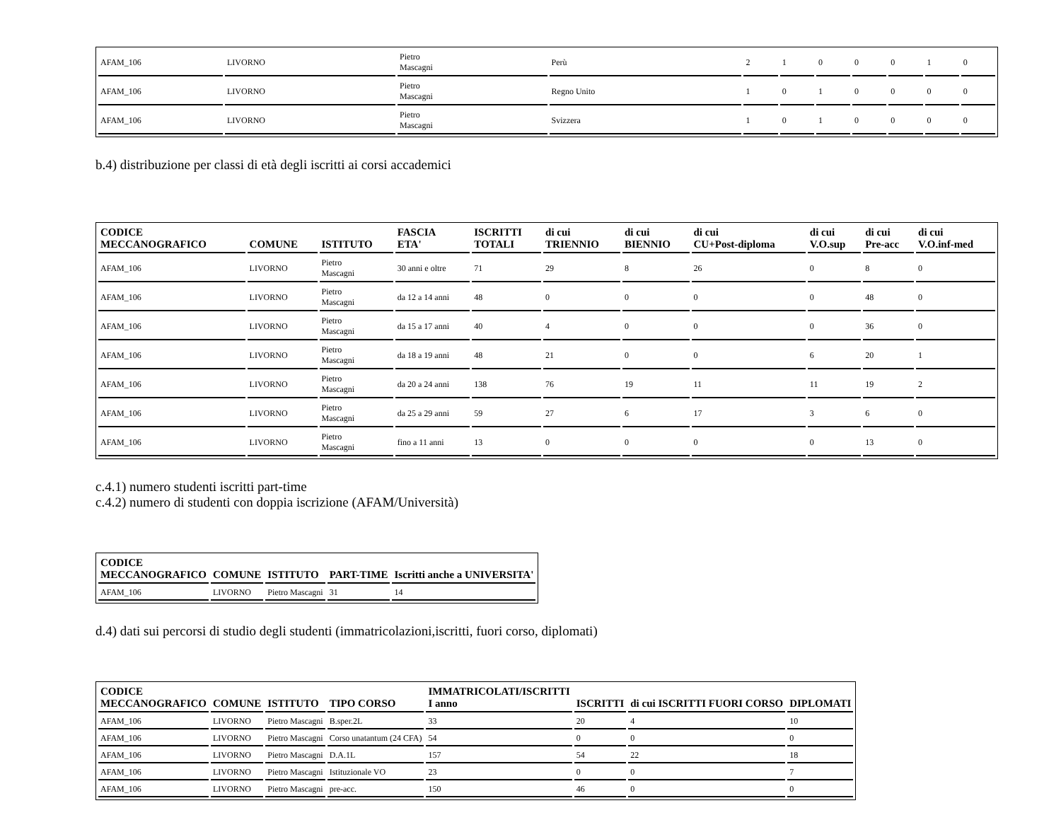| AFAM_106 | LIVORNO | Pietro Mascagni | Perù | 2 | 1 | 0 | 0 | 0 | 1 | 0 |
| AFAM_106 | LIVORNO | Pietro Mascagni | Regno Unito | 1 | 0 | 1 | 0 | 0 | 0 | 0 |
| AFAM_106 | LIVORNO | Pietro Mascagni | Svizzera | 1 | 0 | 1 | 0 | 0 | 0 | 0 |
b.4) distribuzione per classi di età degli iscritti ai corsi accademici
| CODICE MECCANOGRAFICO | COMUNE | ISTITUTO | FASCIA ETA' | ISCRITTI TOTALI | di cui TRIENNIO | di cui BIENNIO | di cui CU+Post-diploma | di cui V.O.sup | di cui Pre-acc | di cui V.O.inf-med |
| --- | --- | --- | --- | --- | --- | --- | --- | --- | --- | --- |
| AFAM_106 | LIVORNO | Pietro Mascagni | 30 anni e oltre | 71 | 29 | 8 | 26 | 0 | 8 | 0 |
| AFAM_106 | LIVORNO | Pietro Mascagni | da 12 a 14 anni | 48 | 0 | 0 | 0 | 0 | 48 | 0 |
| AFAM_106 | LIVORNO | Pietro Mascagni | da 15 a 17 anni | 40 | 4 | 0 | 0 | 0 | 36 | 0 |
| AFAM_106 | LIVORNO | Pietro Mascagni | da 18 a 19 anni | 48 | 21 | 0 | 0 | 6 | 20 | 1 |
| AFAM_106 | LIVORNO | Pietro Mascagni | da 20 a 24 anni | 138 | 76 | 19 | 11 | 11 | 19 | 2 |
| AFAM_106 | LIVORNO | Pietro Mascagni | da 25 a 29 anni | 59 | 27 | 6 | 17 | 3 | 6 | 0 |
| AFAM_106 | LIVORNO | Pietro Mascagni | fino a 11 anni | 13 | 0 | 0 | 0 | 0 | 13 | 0 |
c.4.1) numero studenti iscritti part-time
c.4.2) numero di studenti con doppia iscrizione (AFAM/Università)
| CODICE MECCANOGRAFICO | COMUNE | ISTITUTO | PART-TIME | Iscritti anche a UNIVERSITA' |
| --- | --- | --- | --- | --- |
| AFAM_106 | LIVORNO | Pietro Mascagni | 31 | 14 |
d.4) dati sui percorsi di studio degli studenti (immatricolazioni,iscritti, fuori corso, diplomati)
| CODICE MECCANOGRAFICO | COMUNE | ISTITUTO | TIPO CORSO | IMMATRICOLATI/ISCRITTI I anno | ISCRITTI | di cui ISCRITTI FUORI CORSO | DIPLOMATI |
| --- | --- | --- | --- | --- | --- | --- | --- |
| AFAM_106 | LIVORNO | Pietro Mascagni | B.sper.2L | 33 | 20 | 4 | 10 |
| AFAM_106 | LIVORNO | Pietro Mascagni | Corso unatantum (24 CFA) | 54 | 0 | 0 | 0 |
| AFAM_106 | LIVORNO | Pietro Mascagni | D.A.1L | 157 | 54 | 22 | 18 |
| AFAM_106 | LIVORNO | Pietro Mascagni | Istituzionale VO | 23 | 0 | 0 | 7 |
| AFAM_106 | LIVORNO | Pietro Mascagni | pre-acc. | 150 | 46 | 0 | 0 |